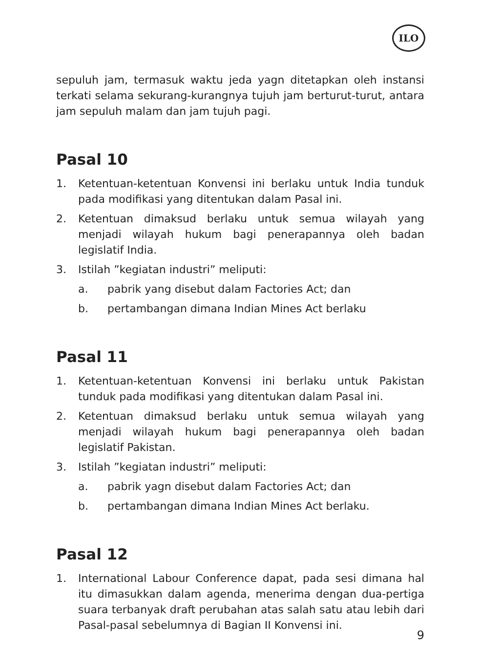ILO
sepuluh jam, termasuk waktu jeda yagn ditetapkan oleh instansi terkati selama sekurang-kurangnya tujuh jam berturut-turut, antara jam sepuluh malam dan jam tujuh pagi.
Pasal 10
1. Ketentuan-ketentuan Konvensi ini berlaku untuk India tunduk pada modifikasi yang ditentukan dalam Pasal ini.
2. Ketentuan dimaksud berlaku untuk semua wilayah yang menjadi wilayah hukum bagi penerapannya oleh badan legislatif India.
3. Istilah ”kegiatan industri” meliputi:
a. pabrik yang disebut dalam Factories Act; dan
b. pertambangan dimana Indian Mines Act berlaku
Pasal 11
1. Ketentuan-ketentuan Konvensi ini berlaku untuk Pakistan tunduk pada modifikasi yang ditentukan dalam Pasal ini.
2. Ketentuan dimaksud berlaku untuk semua wilayah yang menjadi wilayah hukum bagi penerapannya oleh badan legislatif Pakistan.
3. Istilah ”kegiatan industri” meliputi:
a. pabrik yagn disebut dalam Factories Act; dan
b. pertambangan dimana Indian Mines Act berlaku.
Pasal 12
1. International Labour Conference dapat, pada sesi dimana hal itu dimasukkan dalam agenda, menerima dengan dua-pertiga suara terbanyak draft perubahan atas salah satu atau lebih dari Pasal-pasal sebelumnya di Bagian II Konvensi ini.
9